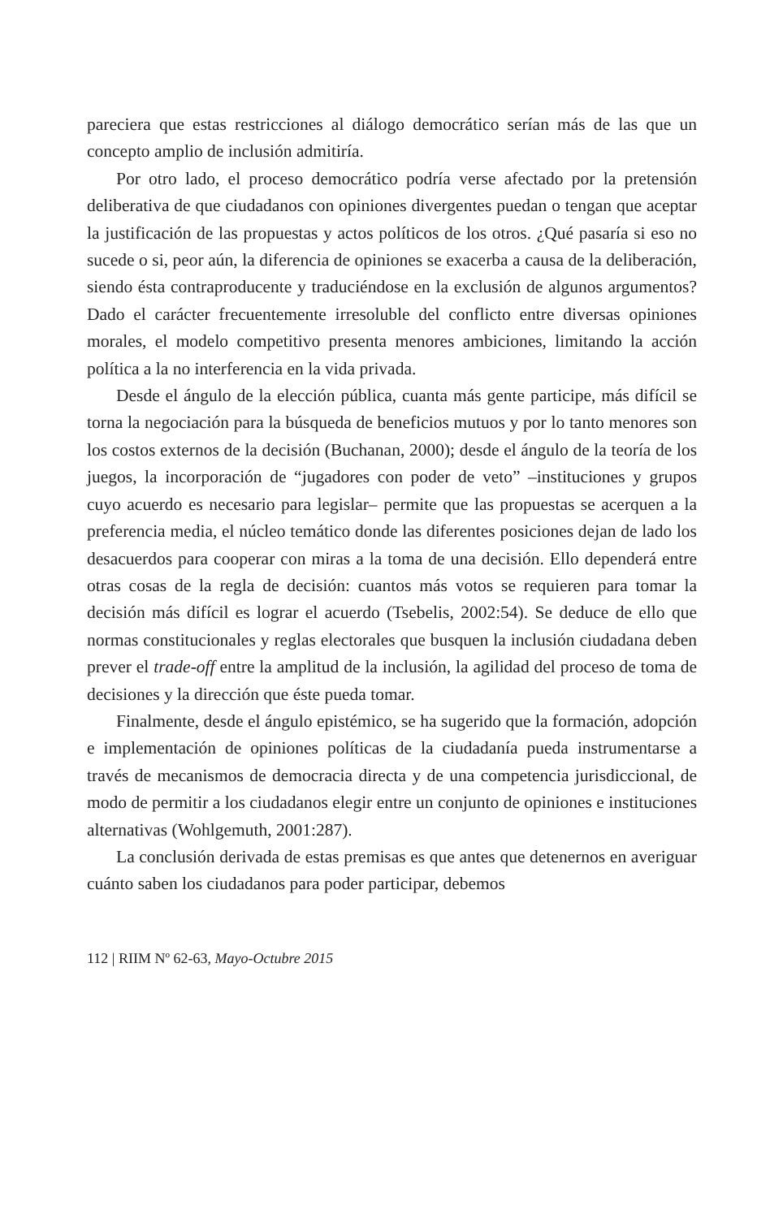pareciera que estas restricciones al diálogo democrático serían más de las que un concepto amplio de inclusión admitiría.
Por otro lado, el proceso democrático podría verse afectado por la pretensión deliberativa de que ciudadanos con opiniones divergentes puedan o tengan que aceptar la justificación de las propuestas y actos políticos de los otros. ¿Qué pasaría si eso no sucede o si, peor aún, la diferencia de opiniones se exacerba a causa de la deliberación, siendo ésta contraproducente y traduciéndose en la exclusión de algunos argumentos? Dado el carácter frecuentemente irresoluble del conflicto entre diversas opiniones morales, el modelo competitivo presenta menores ambiciones, limitando la acción política a la no interferencia en la vida privada.
Desde el ángulo de la elección pública, cuanta más gente participe, más difícil se torna la negociación para la búsqueda de beneficios mutuos y por lo tanto menores son los costos externos de la decisión (Buchanan, 2000); desde el ángulo de la teoría de los juegos, la incorporación de “jugadores con poder de veto” –instituciones y grupos cuyo acuerdo es necesario para legislar– permite que las propuestas se acerquen a la preferencia media, el núcleo temático donde las diferentes posiciones dejan de lado los desacuerdos para cooperar con miras a la toma de una decisión. Ello dependerá entre otras cosas de la regla de decisión: cuantos más votos se requieren para tomar la decisión más difícil es lograr el acuerdo (Tsebelis, 2002:54). Se deduce de ello que normas constitucionales y reglas electorales que busquen la inclusión ciudadana deben prever el trade-off entre la amplitud de la inclusión, la agilidad del proceso de toma de decisiones y la dirección que éste pueda tomar.
Finalmente, desde el ángulo epistémico, se ha sugerido que la formación, adopción e implementación de opiniones políticas de la ciudadanía pueda instrumentarse a través de mecanismos de democracia directa y de una competencia jurisdiccional, de modo de permitir a los ciudadanos elegir entre un conjunto de opiniones e instituciones alternativas (Wohlgemuth, 2001:287).
La conclusión derivada de estas premisas es que antes que detenernos en averiguar cuánto saben los ciudadanos para poder participar, debemos
112 | RIIM Nº 62-63, Mayo-Octubre 2015